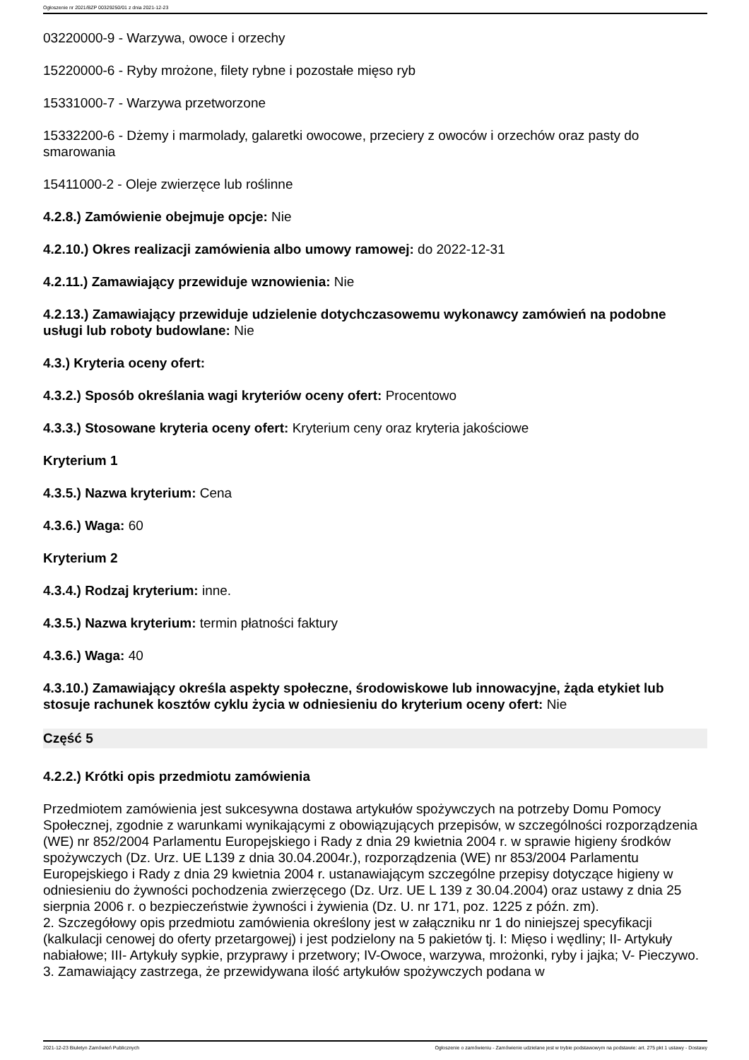Ogłoszenie nr 2021/BZP 00329250/01 z dnia 2021-12-23
03220000-9 - Warzywa, owoce i orzechy
15220000-6 - Ryby mrożone, filety rybne i pozostałe mięso ryb
15331000-7 - Warzywa przetworzone
15332200-6 - Dżemy i marmolady, galaretki owocowe, przeciery z owoców i orzechów oraz pasty do smarowania
15411000-2 - Oleje zwierzęce lub roślinne
4.2.8.) Zamówienie obejmuje opcje: Nie
4.2.10.) Okres realizacji zamówienia albo umowy ramowej: do 2022-12-31
4.2.11.) Zamawiający przewiduje wznowienia: Nie
4.2.13.) Zamawiający przewiduje udzielenie dotychczasowemu wykonawcy zamówień na podobne usługi lub roboty budowlane: Nie
4.3.) Kryteria oceny ofert:
4.3.2.) Sposób określania wagi kryteriów oceny ofert: Procentowo
4.3.3.) Stosowane kryteria oceny ofert: Kryterium ceny oraz kryteria jakościowe
Kryterium 1
4.3.5.) Nazwa kryterium: Cena
4.3.6.) Waga: 60
Kryterium 2
4.3.4.) Rodzaj kryterium: inne.
4.3.5.) Nazwa kryterium: termin płatności faktury
4.3.6.) Waga: 40
4.3.10.) Zamawiający określa aspekty społeczne, środowiskowe lub innowacyjne, żąda etykiet lub stosuje rachunek kosztów cyklu życia w odniesieniu do kryterium oceny ofert: Nie
Część 5
4.2.2.) Krótki opis przedmiotu zamówienia
Przedmiotem zamówienia jest sukcesywna dostawa artykułów spożywczych na potrzeby Domu Pomocy Społecznej, zgodnie z warunkami wynikającymi z obowiązujących przepisów, w szczególności rozporządzenia (WE) nr 852/2004 Parlamentu Europejskiego i Rady z dnia 29 kwietnia 2004 r. w sprawie higieny środków spożywczych (Dz. Urz. UE L139 z dnia 30.04.2004r.), rozporządzenia (WE) nr 853/2004 Parlamentu Europejskiego i Rady z dnia 29 kwietnia 2004 r. ustanawiającym szczególne przepisy dotyczące higieny w odniesieniu do żywności pochodzenia zwierzęcego (Dz. Urz. UE L 139 z 30.04.2004) oraz ustawy z dnia 25 sierpnia 2006 r. o bezpieczeństwie żywności i żywienia (Dz. U. nr 171, poz. 1225 z późn. zm).
2. Szczegółowy opis przedmiotu zamówienia określony jest w załączniku nr 1 do niniejszej specyfikacji (kalkulacji cenowej do oferty przetargowej) i jest podzielony na 5 pakietów tj. I: Mięso i wędliny; II- Artykuły nabiałowe; III- Artykuły sypkie, przyprawy i przetwory; IV-Owoce, warzywa, mrożonki, ryby i jajka; V- Pieczywo.
3. Zamawiający zastrzega, że przewidywana ilość artykułów spożywczych podana w
2021-12-23 Biuletyn Zamówień Publicznych Ogłoszenie o zamówieniu - Zamówienie udzielane jest w trybie podstawowym na podstawie: art. 275 pkt 1 ustawy - Dostawy